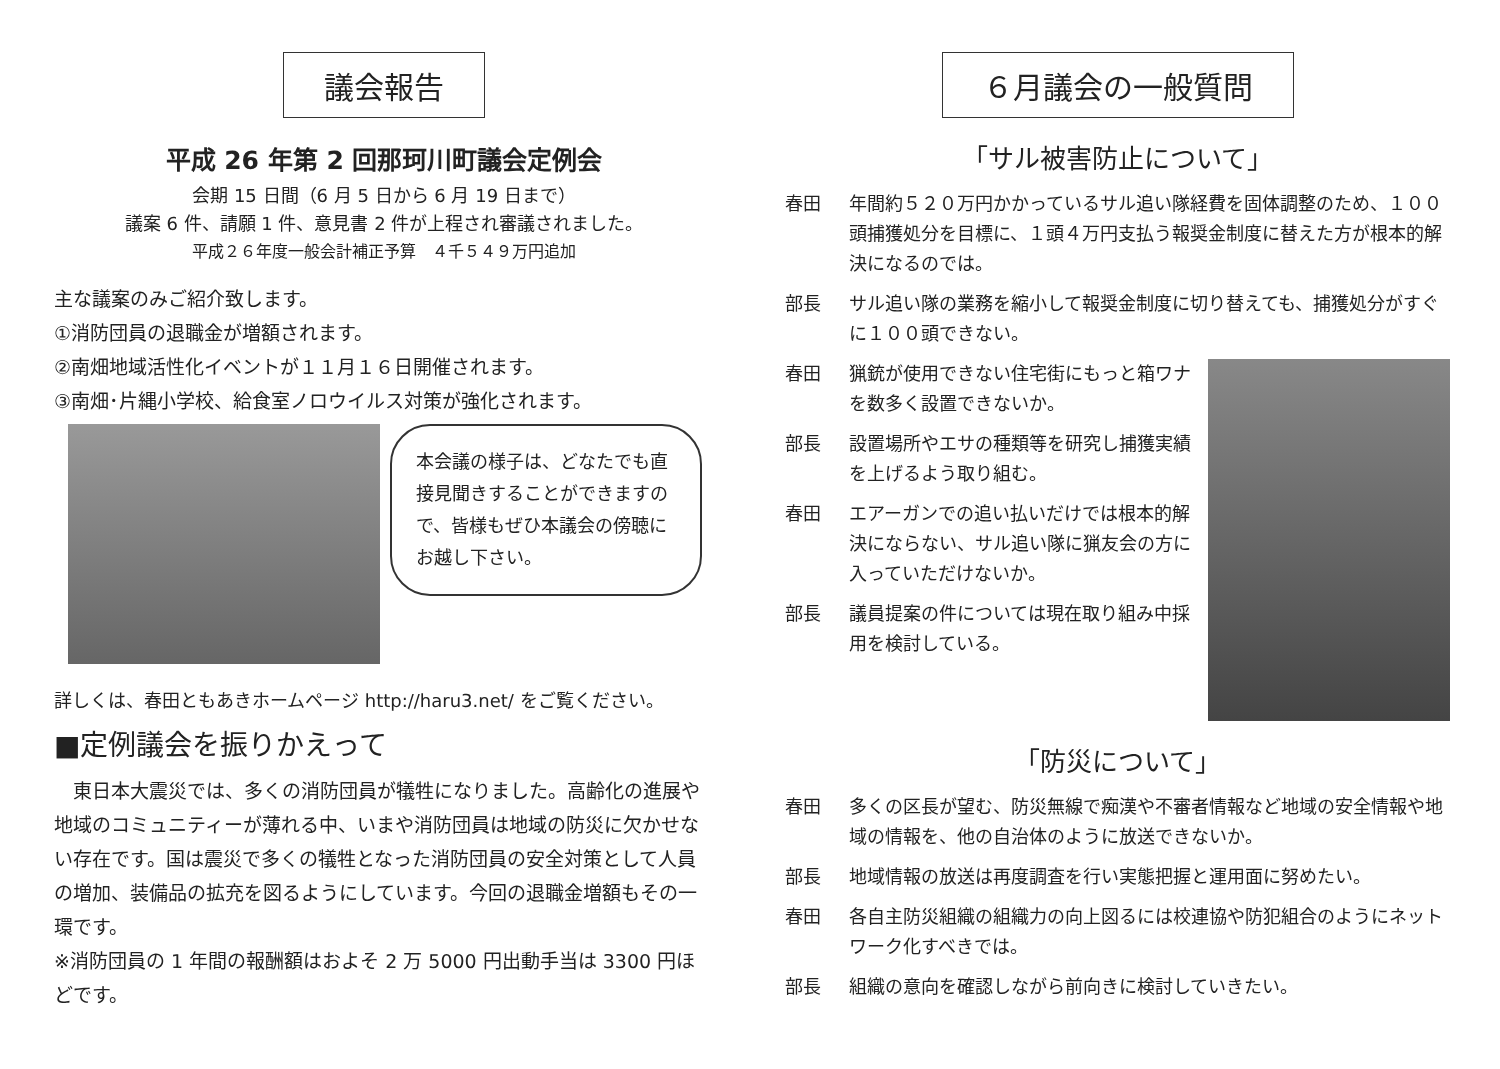議会報告
平成 26 年第 2 回那珂川町議会定例会
会期 15 日間（6 月 5 日から 6 月 19 日まで）
議案 6 件、請願 1 件、意見書 2 件が上程され審議されました。
平成２６年度一般会計補正予算　４千５４９万円追加
主な議案のみご紹介致します。
①消防団員の退職金が増額されます。
②南畑地域活性化イベントが１１月１６日開催されます。
③南畑･片縄小学校、給食室ノロウイルス対策が強化されます。
本会議の様子は、どなたでも直接見聞きすることができますので、皆様もぜひ本議会の傍聴にお越し下さい。
詳しくは、春田ともあきホームページ http://haru3.net/ をご覧ください。
■定例議会を振りかえって
　東日本大震災では、多くの消防団員が犠牲になりました。高齢化の進展や地域のコミュニティーが薄れる中、いまや消防団員は地域の防災に欠かせない存在です。国は震災で多くの犠牲となった消防団員の安全対策として人員の増加、装備品の拡充を図るようにしています。今回の退職金増額もその一環です。
※消防団員の 1 年間の報酬額はおよそ 2 万 5000 円出動手当は 3300 円ほどです。
６月議会の一般質問
「サル被害防止について」
春田 年間約５２０万円かかっているサル追い隊経費を固体調整のため、１００頭捕獲処分を目標に、１頭４万円支払う報奨金制度に替えた方が根本的解決になるのでは。
部長 サル追い隊の業務を縮小して報奨金制度に切り替えても、捕獲処分がすぐに１００頭できない。
春田 猟銃が使用できない住宅街にもっと箱ワナを数多く設置できないか。
部長 設置場所やエサの種類等を研究し捕獲実績を上げるよう取り組む。
春田 エアーガンでの追い払いだけでは根本的解決にならない、サル追い隊に猟友会の方に入っていただけないか。
部長 議員提案の件については現在取り組み中採用を検討している。
「防災について」
春田 多くの区長が望む、防災無線で痴漢や不審者情報など地域の安全情報や地域の情報を、他の自治体のように放送できないか。
部長 地域情報の放送は再度調査を行い実態把握と運用面に努めたい。
春田 各自主防災組織の組織力の向上図るには校連協や防犯組合のようにネットワーク化すべきでは。
部長 組織の意向を確認しながら前向きに検討していきたい。